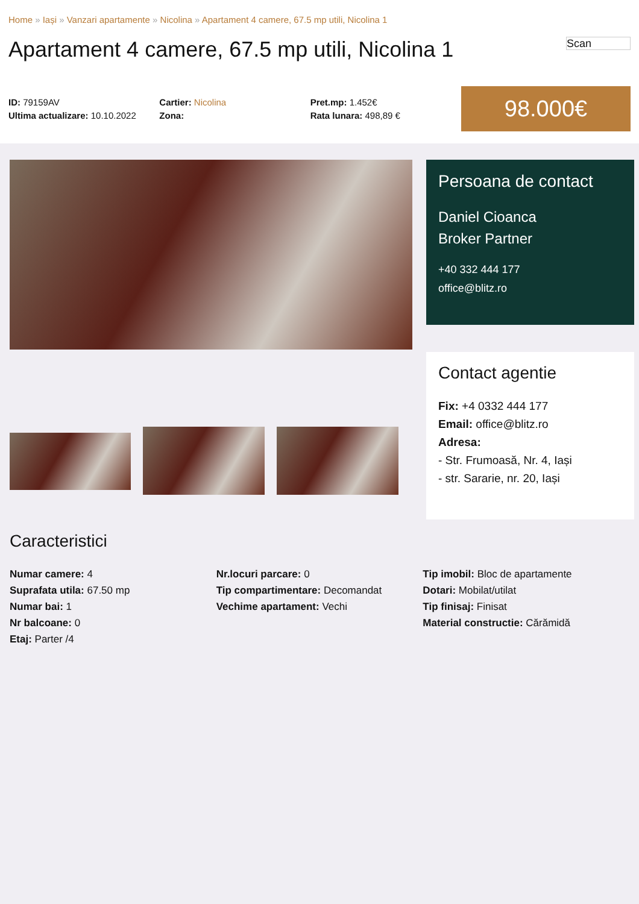Home » Iași » Vanzari apartamente » Nicolina » Apartament 4 camere, 67.5 mp utili, Nicolina 1
Apartament 4 camere, 67.5 mp utili, Nicolina 1 Scan
ID: 79159AV
Ultima actualizare: 10.10.2022
Cartier: Nicolina
Zona:
Pret.mp: 1.452€
Rata lunara: 498,89 €
98.000€
Persoana de contact
Daniel Cioanca
Broker Partner
+40 332 444 177
office@blitz.ro
Contact agentie
Fix: +4 0332 444 177
Email: office@blitz.ro
Adresa:
- Str. Frumoasă, Nr. 4, Iași
- str. Sararie, nr. 20, Iași
Caracteristici
Numar camere: 4
Suprafata utila: 67.50 mp
Numar bai: 1
Nr balcoane: 0
Etaj: Parter /4
Nr.locuri parcare: 0
Tip compartimentare: Decomandat
Vechime apartament: Vechi
Tip imobil: Bloc de apartamente
Dotari: Mobilat/utilat
Tip finisaj: Finisat
Material constructie: Cărămidă